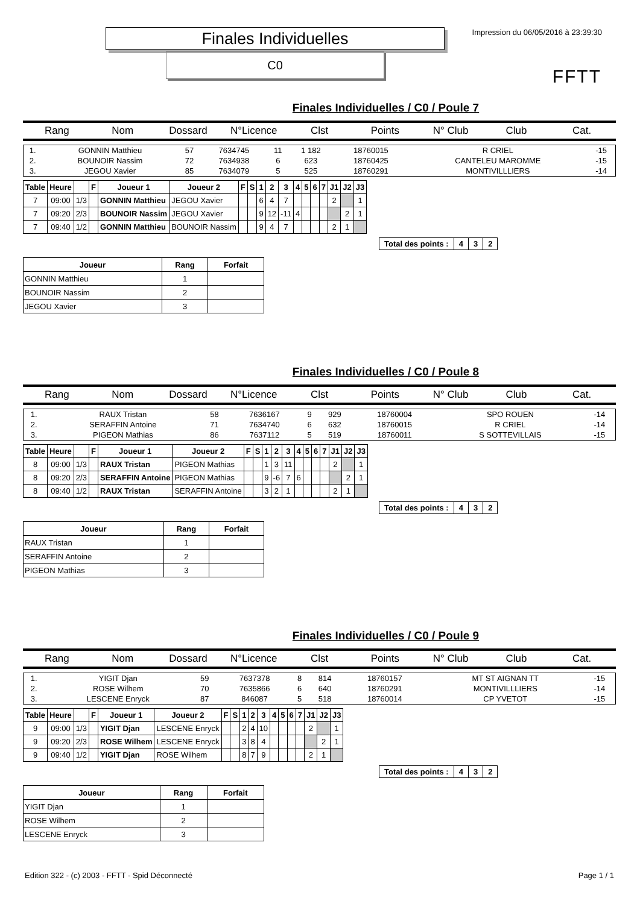Finales Individuelles
C0
Impression du 06/05/2016 à 23:39:30
FFTT
Finales Individuelles / C0 / Poule 7
Rang Nom Dossard N°Licence Clst Points N° Club Club Cat.
| 1. | GONNIN Matthieu | 57 | 7634745 | 11 | 1 182 | 18760015 | R CRIEL | -15 |
| 2. | BOUNOIR Nassim | 72 | 7634938 | 6 | 623 | 18760425 | CANTELEU MAROMME | -15 |
| 3. | JEGOU Xavier | 85 | 7634079 | 5 | 525 | 18760291 | MONTIVILLLIERS | -14 |
| Table | Heure | | F | Joueur 1 | Joueur 2 | F | S | 1 | 2 | 3 | 4 | 5 | 6 | 7 | J1 | J2 | J3 |
| --- | --- | --- | --- | --- | --- | --- | --- | --- | --- | --- | --- | --- | --- | --- | --- | --- | --- |
| 7 | 09:00 | 1/3 | | GONNIN Matthieu | JEGOU Xavier | | | 6 | 4 | 7 | | | | | 2 | | 1 |
| 7 | 09:20 | 2/3 | | BOUNOIR Nassim | JEGOU Xavier | | | 9 | 12 | -11 | 4 | | | | | 2 | 1 |
| 7 | 09:40 | 1/2 | | GONNIN Matthieu | BOUNOIR Nassim | | | 9 | 4 | 7 | | | | | 2 | 1 | |
| Total des points : | 4 | 3 | 2 |
| Joueur | Rang | Forfait |
| --- | --- | --- |
| GONNIN Matthieu | 1 | |
| BOUNOIR Nassim | 2 | |
| JEGOU Xavier | 3 | |
Finales Individuelles / C0 / Poule 8
Rang Nom Dossard N°Licence Clst Points N° Club Club Cat.
| 1. | RAUX Tristan | 58 | 7636167 | 9 | 929 | 18760004 | SPO ROUEN | -14 |
| 2. | SERAFFIN Antoine | 71 | 7634740 | 6 | 632 | 18760015 | R CRIEL | -14 |
| 3. | PIGEON Mathias | 86 | 7637112 | 5 | 519 | 18760011 | S SOTTEVILLAIS | -15 |
| Table | Heure | | F | Joueur 1 | Joueur 2 | F | S | 1 | 2 | 3 | 4 | 5 | 6 | 7 | J1 | J2 | J3 |
| --- | --- | --- | --- | --- | --- | --- | --- | --- | --- | --- | --- | --- | --- | --- | --- | --- | --- |
| 8 | 09:00 | 1/3 | | RAUX Tristan | PIGEON Mathias | | | 1 | 3 | 11 | | | | | 2 | | 1 |
| 8 | 09:20 | 2/3 | | SERAFFIN Antoine | PIGEON Mathias | | | 9 | -6 | 7 | 6 | | | | | 2 | 1 |
| 8 | 09:40 | 1/2 | | RAUX Tristan | SERAFFIN Antoine | | | 3 | 2 | 1 | | | | | 2 | 1 | |
| Total des points : | 4 | 3 | 2 |
| Joueur | Rang | Forfait |
| --- | --- | --- |
| RAUX Tristan | 1 | |
| SERAFFIN Antoine | 2 | |
| PIGEON Mathias | 3 | |
Finales Individuelles / C0 / Poule 9
Rang Nom Dossard N°Licence Clst Points N° Club Club Cat.
| 1. | YIGIT Djan | 59 | 7637378 | 8 | 814 | 18760157 | MT ST AIGNAN TT | -15 |
| 2. | ROSE Wilhem | 70 | 7635866 | 6 | 640 | 18760291 | MONTIVILLLIERS | -14 |
| 3. | LESCENE Enryck | 87 | 846087 | 5 | 518 | 18760014 | CP YVETOT | -15 |
| Table | Heure | | F | Joueur 1 | Joueur 2 | F | S | 1 | 2 | 3 | 4 | 5 | 6 | 7 | J1 | J2 | J3 |
| --- | --- | --- | --- | --- | --- | --- | --- | --- | --- | --- | --- | --- | --- | --- | --- | --- | --- |
| 9 | 09:00 | 1/3 | | YIGIT Djan | LESCENE Enryck | | | 2 | 4 | 10 | | | | | 2 | | 1 |
| 9 | 09:20 | 2/3 | | ROSE Wilhem | LESCENE Enryck | | | 3 | 8 | 4 | | | | | | 2 | 1 |
| 9 | 09:40 | 1/2 | | YIGIT Djan | ROSE Wilhem | | | 8 | 7 | 9 | | | | | 2 | 1 | |
| Total des points : | 4 | 3 | 2 |
| Joueur | Rang | Forfait |
| --- | --- | --- |
| YIGIT Djan | 1 | |
| ROSE Wilhem | 2 | |
| LESCENE Enryck | 3 | |
Edition 322 - (c) 2003 - FFTT - Spid Déconnecté Page 1 / 1